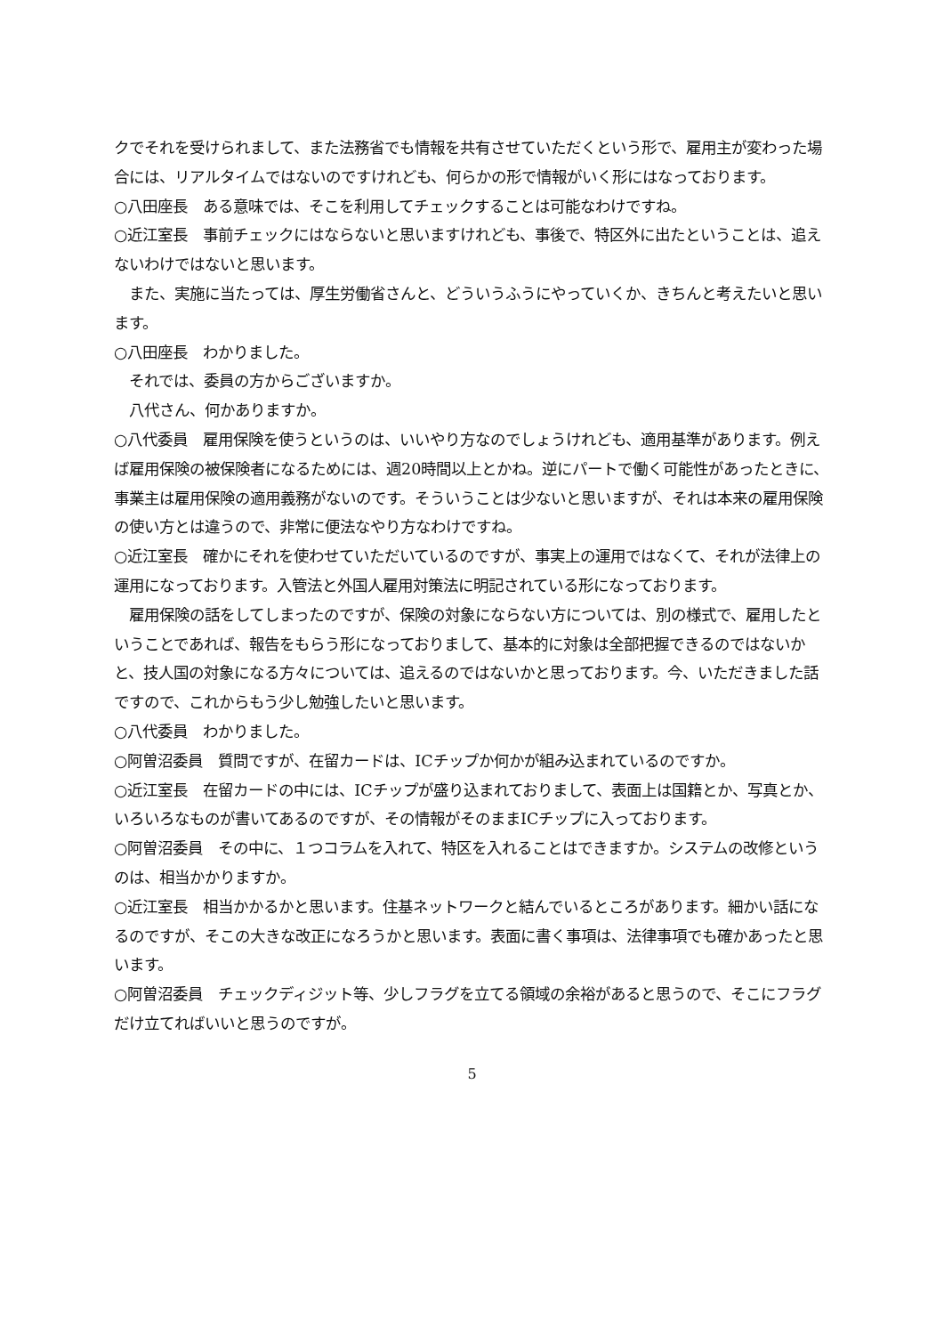クでそれを受けられまして、また法務省でも情報を共有させていただくという形で、雇用主が変わった場合には、リアルタイムではないのですけれども、何らかの形で情報がいく形にはなっております。
○八田座長　ある意味では、そこを利用してチェックすることは可能なわけですね。
○近江室長　事前チェックにはならないと思いますけれども、事後で、特区外に出たということは、追えないわけではないと思います。
　また、実施に当たっては、厚生労働省さんと、どういうふうにやっていくか、きちんと考えたいと思います。
○八田座長　わかりました。
　それでは、委員の方からございますか。
　八代さん、何かありますか。
○八代委員　雇用保険を使うというのは、いいやり方なのでしょうけれども、適用基準があります。例えば雇用保険の被保険者になるためには、週20時間以上とかね。逆にパートで働く可能性があったときに、事業主は雇用保険の適用義務がないのです。そういうことは少ないと思いますが、それは本来の雇用保険の使い方とは違うので、非常に便法なやり方なわけですね。
○近江室長　確かにそれを使わせていただいているのですが、事実上の運用ではなくて、それが法律上の運用になっております。入管法と外国人雇用対策法に明記されている形になっております。
　雇用保険の話をしてしまったのですが、保険の対象にならない方については、別の様式で、雇用したということであれば、報告をもらう形になっておりまして、基本的に対象は全部把握できるのではないかと、技人国の対象になる方々については、追えるのではないかと思っております。今、いただきました話ですので、これからもう少し勉強したいと思います。
○八代委員　わかりました。
○阿曽沼委員　質問ですが、在留カードは、ICチップか何かが組み込まれているのですか。
○近江室長　在留カードの中には、ICチップが盛り込まれておりまして、表面上は国籍とか、写真とか、いろいろなものが書いてあるのですが、その情報がそのままICチップに入っております。
○阿曽沼委員　その中に、１つコラムを入れて、特区を入れることはできますか。システムの改修というのは、相当かかりますか。
○近江室長　相当かかるかと思います。住基ネットワークと結んでいるところがあります。細かい話になるのですが、そこの大きな改正になろうかと思います。表面に書く事項は、法律事項でも確かあったと思います。
○阿曽沼委員　チェックディジット等、少しフラグを立てる領域の余裕があると思うので、そこにフラグだけ立てればいいと思うのですが。
5